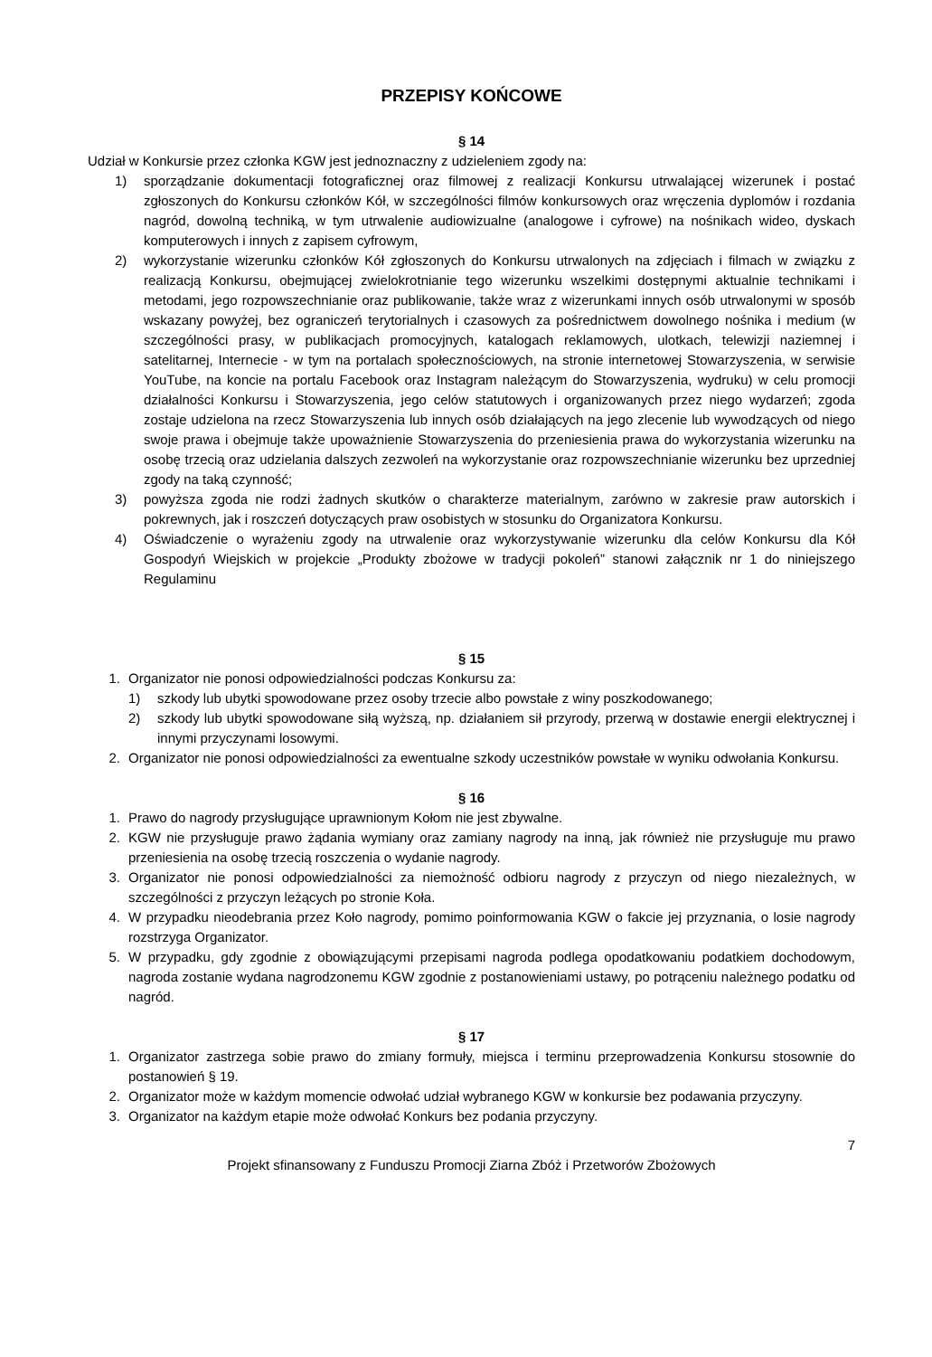PRZEPISY KOŃCOWE
§ 14
Udział w Konkursie przez członka KGW jest jednoznaczny z udzieleniem zgody na:
1) sporządzanie dokumentacji fotograficznej oraz filmowej z realizacji Konkursu utrwalającej wizerunek i postać zgłoszonych do Konkursu członków Kół, w szczególności filmów konkursowych oraz wręczenia dyplomów i rozdania nagród, dowolną techniką, w tym utrwalenie audiowizualne (analogowe i cyfrowe) na nośnikach wideo, dyskach komputerowych i innych z zapisem cyfrowym,
2) wykorzystanie wizerunku członków Kół zgłoszonych do Konkursu utrwalonych na zdjęciach i filmach w związku z realizacją Konkursu, obejmującej zwielokrotnianie tego wizerunku wszelkimi dostępnymi aktualnie technikami i metodami, jego rozpowszechnianie oraz publikowanie, także wraz z wizerunkami innych osób utrwalonymi w sposób wskazany powyżej, bez ograniczeń terytorialnych i czasowych za pośrednictwem dowolnego nośnika i medium (w szczególności prasy, w publikacjach promocyjnych, katalogach reklamowych, ulotkach, telewizji naziemnej i satelitarnej, Internecie - w tym na portalach społecznościowych, na stronie internetowej Stowarzyszenia, w serwisie YouTube, na koncie na portalu Facebook oraz Instagram należącym do Stowarzyszenia, wydruku) w celu promocji działalności Konkursu i Stowarzyszenia, jego celów statutowych i organizowanych przez niego wydarzeń; zgoda zostaje udzielona na rzecz Stowarzyszenia lub innych osób działających na jego zlecenie lub wywodzących od niego swoje prawa i obejmuje także upoważnienie Stowarzyszenia do przeniesienia prawa do wykorzystania wizerunku na osobę trzecią oraz udzielania dalszych zezwoleń na wykorzystanie oraz rozpowszechnianie wizerunku bez uprzedniej zgody na taką czynność;
3) powyższa zgoda nie rodzi żadnych skutków o charakterze materialnym, zarówno w zakresie praw autorskich i pokrewnych, jak i roszczeń dotyczących praw osobistych w stosunku do Organizatora Konkursu.
4) Oświadczenie o wyrażeniu zgody na utrwalenie oraz wykorzystywanie wizerunku dla celów Konkursu dla Kół Gospodyń Wiejskich w projekcie „Produkty zbożowe w tradycji pokoleń” stanowi załącznik nr 1 do niniejszego Regulaminu
§ 15
1. Organizator nie ponosi odpowiedzialności podczas Konkursu za:
1) szkody lub ubytki spowodowane przez osoby trzecie albo powstałe z winy poszkodowanego;
2) szkody lub ubytki spowodowane siłą wyższą, np. działaniem sił przyrody, przerwą w dostawie energii elektrycznej i innymi przyczynami losowymi.
2. Organizator nie ponosi odpowiedzialności za ewentualne szkody uczestników powstałe w wyniku odwołania Konkursu.
§ 16
1. Prawo do nagrody przysługujące uprawnionym Kołom nie jest zbywalne.
2. KGW nie przysługuje prawo żądania wymiany oraz zamiany nagrody na inną, jak również nie przysługuje mu prawo przeniesienia na osobę trzecią roszczenia o wydanie nagrody.
3. Organizator nie ponosi odpowiedzialności za niemożność odbioru nagrody z przyczyn od niego niezależnych, w szczególności z przyczyn leżących po stronie Koła.
4. W przypadku nieodebrania przez Koło nagrody, pomimo poinformowania KGW o fakcie jej przyznania, o losie nagrody rozstrzyga Organizator.
5. W przypadku, gdy zgodnie z obowiązującymi przepisami nagroda podlega opodatkowaniu podatkiem dochodowym, nagroda zostanie wydana nagrodzonemu KGW zgodnie z postanowieniami ustawy, po potrąceniu należnego podatku od nagród.
§ 17
1. Organizator zastrzega sobie prawo do zmiany formuły, miejsca i terminu przeprowadzenia Konkursu stosownie do postanowień § 19.
2. Organizator może w każdym momencie odwołać udział wybranego KGW w konkursie bez podawania przyczyny.
3. Organizator na każdym etapie może odwołać Konkurs bez podania przyczyny.
7
Projekt sfinansowany z Funduszu Promocji Ziarna Zbóż i Przetworów Zbożowych